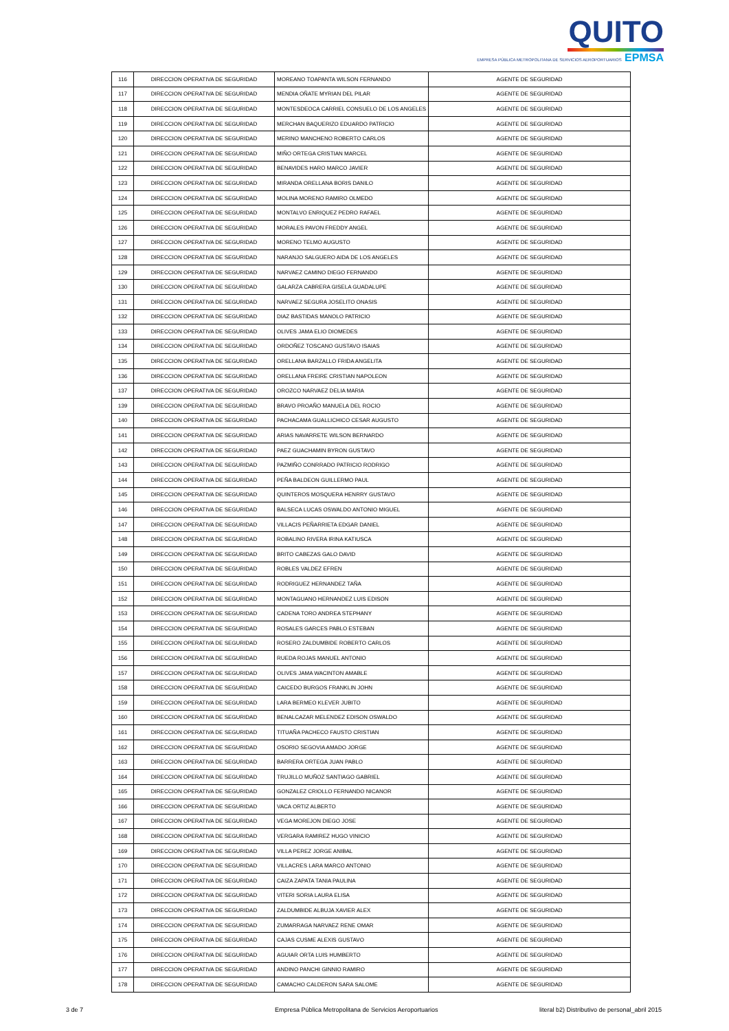QUITO
EMPRESA PÚBLICA METROPOLITANA DE SERVICIOS AEROPORTUARIOS EPMSA
| 116 | DIRECCION OPERATIVA DE SEGURIDAD | MOREANO TOAPANTA WILSON FERNANDO | AGENTE DE SEGURIDAD |
| 117 | DIRECCION OPERATIVA DE SEGURIDAD | MENDIA OÑATE MYRIAN DEL PILAR | AGENTE DE SEGURIDAD |
| 118 | DIRECCION OPERATIVA DE SEGURIDAD | MONTESDEOCA CARRIEL CONSUELO DE LOS ANGELES | AGENTE DE SEGURIDAD |
| 119 | DIRECCION OPERATIVA DE SEGURIDAD | MERCHAN BAQUERIZO EDUARDO PATRICIO | AGENTE DE SEGURIDAD |
| 120 | DIRECCION OPERATIVA DE SEGURIDAD | MERINO MANCHENO ROBERTO CARLOS | AGENTE DE SEGURIDAD |
| 121 | DIRECCION OPERATIVA DE SEGURIDAD | MIÑO ORTEGA CRISTIAN MARCEL | AGENTE DE SEGURIDAD |
| 122 | DIRECCION OPERATIVA DE SEGURIDAD | BENAVIDES HARO MARCO JAVIER | AGENTE DE SEGURIDAD |
| 123 | DIRECCION OPERATIVA DE SEGURIDAD | MIRANDA ORELLANA BORIS DANILO | AGENTE DE SEGURIDAD |
| 124 | DIRECCION OPERATIVA DE SEGURIDAD | MOLINA MORENO RAMIRO OLMEDO | AGENTE DE SEGURIDAD |
| 125 | DIRECCION OPERATIVA DE SEGURIDAD | MONTALVO ENRIQUEZ PEDRO RAFAEL | AGENTE DE SEGURIDAD |
| 126 | DIRECCION OPERATIVA DE SEGURIDAD | MORALES PAVON FREDDY ANGEL | AGENTE DE SEGURIDAD |
| 127 | DIRECCION OPERATIVA DE SEGURIDAD | MORENO TELMO AUGUSTO | AGENTE DE SEGURIDAD |
| 128 | DIRECCION OPERATIVA DE SEGURIDAD | NARANJO SALGUERO AIDA DE LOS ANGELES | AGENTE DE SEGURIDAD |
| 129 | DIRECCION OPERATIVA DE SEGURIDAD | NARVAEZ CAMINO DIEGO FERNANDO | AGENTE DE SEGURIDAD |
| 130 | DIRECCION OPERATIVA DE SEGURIDAD | GALARZA CABRERA GISELA GUADALUPE | AGENTE DE SEGURIDAD |
| 131 | DIRECCION OPERATIVA DE SEGURIDAD | NARVAEZ SEGURA JOSELITO ONASIS | AGENTE DE SEGURIDAD |
| 132 | DIRECCION OPERATIVA DE SEGURIDAD | DIAZ BASTIDAS MANOLO PATRICIO | AGENTE DE SEGURIDAD |
| 133 | DIRECCION OPERATIVA DE SEGURIDAD | OLIVES JAMA ELIO DIOMEDES | AGENTE DE SEGURIDAD |
| 134 | DIRECCION OPERATIVA DE SEGURIDAD | ORDOÑEZ TOSCANO GUSTAVO ISAIAS | AGENTE DE SEGURIDAD |
| 135 | DIRECCION OPERATIVA DE SEGURIDAD | ORELLANA BARZALLO FRIDA ANGELITA | AGENTE DE SEGURIDAD |
| 136 | DIRECCION OPERATIVA DE SEGURIDAD | ORELLANA FREIRE CRISTIAN NAPOLEON | AGENTE DE SEGURIDAD |
| 137 | DIRECCION OPERATIVA DE SEGURIDAD | OROZCO NARVAEZ DELIA MARIA | AGENTE DE SEGURIDAD |
| 139 | DIRECCION OPERATIVA DE SEGURIDAD | BRAVO PROAÑO MANUELA DEL ROCIO | AGENTE DE SEGURIDAD |
| 140 | DIRECCION OPERATIVA DE SEGURIDAD | PACHACAMA GUALLICHICO CESAR AUGUSTO | AGENTE DE SEGURIDAD |
| 141 | DIRECCION OPERATIVA DE SEGURIDAD | ARIAS NAVARRETE WILSON BERNARDO | AGENTE DE SEGURIDAD |
| 142 | DIRECCION OPERATIVA DE SEGURIDAD | PAEZ GUACHAMIN BYRON GUSTAVO | AGENTE DE SEGURIDAD |
| 143 | DIRECCION OPERATIVA DE SEGURIDAD | PAZMIÑO CONRRADO PATRICIO RODRIGO | AGENTE DE SEGURIDAD |
| 144 | DIRECCION OPERATIVA DE SEGURIDAD | PEÑA BALDEON GUILLERMO PAUL | AGENTE DE SEGURIDAD |
| 145 | DIRECCION OPERATIVA DE SEGURIDAD | QUINTEROS MOSQUERA HENRRY GUSTAVO | AGENTE DE SEGURIDAD |
| 146 | DIRECCION OPERATIVA DE SEGURIDAD | BALSECA LUCAS OSWALDO ANTONIO MIGUEL | AGENTE DE SEGURIDAD |
| 147 | DIRECCION OPERATIVA DE SEGURIDAD | VILLACIS PEÑARRIETA EDGAR DANIEL | AGENTE DE SEGURIDAD |
| 148 | DIRECCION OPERATIVA DE SEGURIDAD | ROBALINO RIVERA IRINA KATIUSCA | AGENTE DE SEGURIDAD |
| 149 | DIRECCION OPERATIVA DE SEGURIDAD | BRITO CABEZAS GALO DAVID | AGENTE DE SEGURIDAD |
| 150 | DIRECCION OPERATIVA DE SEGURIDAD | ROBLES VALDEZ EFREN | AGENTE DE SEGURIDAD |
| 151 | DIRECCION OPERATIVA DE SEGURIDAD | RODRIGUEZ HERNANDEZ TAÑA | AGENTE DE SEGURIDAD |
| 152 | DIRECCION OPERATIVA DE SEGURIDAD | MONTAGUANO HERNANDEZ LUIS EDISON | AGENTE DE SEGURIDAD |
| 153 | DIRECCION OPERATIVA DE SEGURIDAD | CADENA TORO ANDREA STEPHANY | AGENTE DE SEGURIDAD |
| 154 | DIRECCION OPERATIVA DE SEGURIDAD | ROSALES GARCES PABLO ESTEBAN | AGENTE DE SEGURIDAD |
| 155 | DIRECCION OPERATIVA DE SEGURIDAD | ROSERO ZALDUMBIDE ROBERTO CARLOS | AGENTE DE SEGURIDAD |
| 156 | DIRECCION OPERATIVA DE SEGURIDAD | RUEDA ROJAS MANUEL ANTONIO | AGENTE DE SEGURIDAD |
| 157 | DIRECCION OPERATIVA DE SEGURIDAD | OLIVES JAMA WACINTON AMABLE | AGENTE DE SEGURIDAD |
| 158 | DIRECCION OPERATIVA DE SEGURIDAD | CAICEDO BURGOS FRANKLIN JOHN | AGENTE DE SEGURIDAD |
| 159 | DIRECCION OPERATIVA DE SEGURIDAD | LARA BERMEO KLEVER JUBITO | AGENTE DE SEGURIDAD |
| 160 | DIRECCION OPERATIVA DE SEGURIDAD | BENALCAZAR MELENDEZ EDISON OSWALDO | AGENTE DE SEGURIDAD |
| 161 | DIRECCION OPERATIVA DE SEGURIDAD | TITUAÑA PACHECO FAUSTO CRISTIAN | AGENTE DE SEGURIDAD |
| 162 | DIRECCION OPERATIVA DE SEGURIDAD | OSORIO SEGOVIA AMADO JORGE | AGENTE DE SEGURIDAD |
| 163 | DIRECCION OPERATIVA DE SEGURIDAD | BARRERA ORTEGA JUAN PABLO | AGENTE DE SEGURIDAD |
| 164 | DIRECCION OPERATIVA DE SEGURIDAD | TRUJILLO MUÑOZ SANTIAGO GABRIEL | AGENTE DE SEGURIDAD |
| 165 | DIRECCION OPERATIVA DE SEGURIDAD | GONZALEZ CRIOLLO FERNANDO NICANOR | AGENTE DE SEGURIDAD |
| 166 | DIRECCION OPERATIVA DE SEGURIDAD | VACA ORTIZ ALBERTO | AGENTE DE SEGURIDAD |
| 167 | DIRECCION OPERATIVA DE SEGURIDAD | VEGA MOREJON DIEGO JOSE | AGENTE DE SEGURIDAD |
| 168 | DIRECCION OPERATIVA DE SEGURIDAD | VERGARA RAMIREZ HUGO VINICIO | AGENTE DE SEGURIDAD |
| 169 | DIRECCION OPERATIVA DE SEGURIDAD | VILLA PEREZ JORGE ANIBAL | AGENTE DE SEGURIDAD |
| 170 | DIRECCION OPERATIVA DE SEGURIDAD | VILLACRES LARA MARCO ANTONIO | AGENTE DE SEGURIDAD |
| 171 | DIRECCION OPERATIVA DE SEGURIDAD | CAIZA ZAPATA TANIA PAULINA | AGENTE DE SEGURIDAD |
| 172 | DIRECCION OPERATIVA DE SEGURIDAD | VITERI SORIA LAURA ELISA | AGENTE DE SEGURIDAD |
| 173 | DIRECCION OPERATIVA DE SEGURIDAD | ZALDUMBIDE ALBUJA XAVIER ALEX | AGENTE DE SEGURIDAD |
| 174 | DIRECCION OPERATIVA DE SEGURIDAD | ZUMARRAGA NARVAEZ RENE OMAR | AGENTE DE SEGURIDAD |
| 175 | DIRECCION OPERATIVA DE SEGURIDAD | CAJAS CUSME ALEXIS GUSTAVO | AGENTE DE SEGURIDAD |
| 176 | DIRECCION OPERATIVA DE SEGURIDAD | AGUIAR ORTA LUIS HUMBERTO | AGENTE DE SEGURIDAD |
| 177 | DIRECCION OPERATIVA DE SEGURIDAD | ANDINO PANCHI GINNIO RAMIRO | AGENTE DE SEGURIDAD |
| 178 | DIRECCION OPERATIVA DE SEGURIDAD | CAMACHO CALDERON SARA SALOME | AGENTE DE SEGURIDAD |
3 de 7 Empresa Pública Metropolitana de Servicios Aeroportuarios literal b2) Distributivo de personal_abril 2015